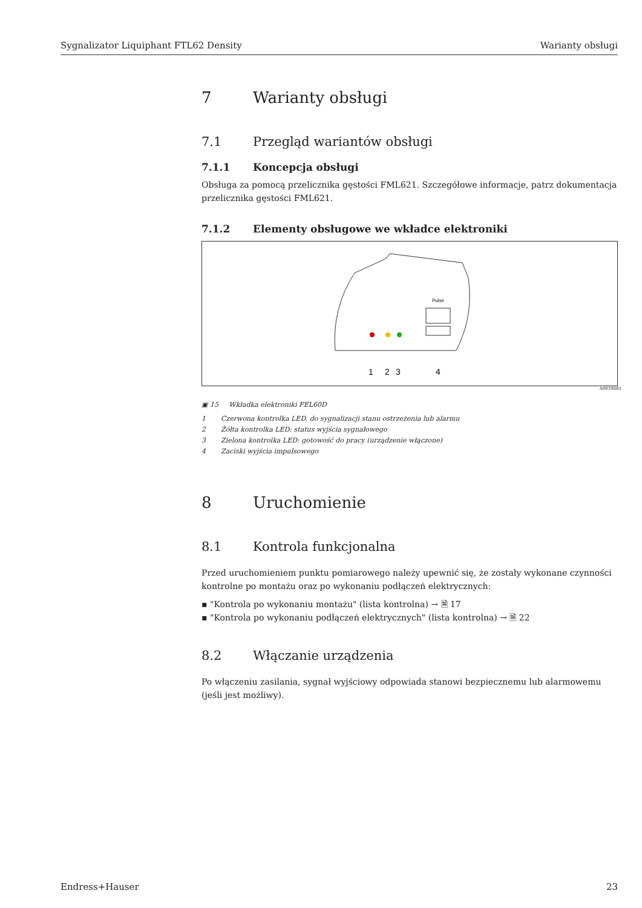Sygnalizator Liquiphant FTL62 Density Warianty obsługi
7 Warianty obsługi
7.1 Przegląd wariantów obsługi
7.1.1 Koncepcja obsługi
Obsługa za pomocą przelicznika gęstości FML621. Szczegółowe informacje, patrz dokumentacja przelicznika gęstości FML621.
7.1.2 Elementy obsługowe we wkładce elektroniki
Pulse
1
2
3
4
A0039683
▣ 15 Wkładka elektroniki FEL60D
1 Czerwona kontrolka LED, do sygnalizacji stanu ostrzeżenia lub alarmu
2 Żółta kontrolka LED: status wyjścia sygnałowego
3 Zielona kontrolka LED: gotowość do pracy (urządzenie włączone)
4 Zaciski wyjścia impulsowego
8 Uruchomienie
8.1 Kontrola funkcjonalna
Przed uruchomieniem punktu pomiarowego należy upewnić się, że zostały wykonane czynności kontrolne po montażu oraz po wykonaniu podłączeń elektrycznych:
▪ "Kontrola po wykonaniu montażu" (lista kontrolna) → 🗎 17
▪ "Kontrola po wykonaniu podłączeń elektrycznych" (lista kontrolna) → 🗎 22
8.2 Włączanie urządzenia
Po włączeniu zasilania, sygnał wyjściowy odpowiada stanowi bezpiecznemu lub alarmowemu (jeśli jest możliwy).
Endress+Hauser 23